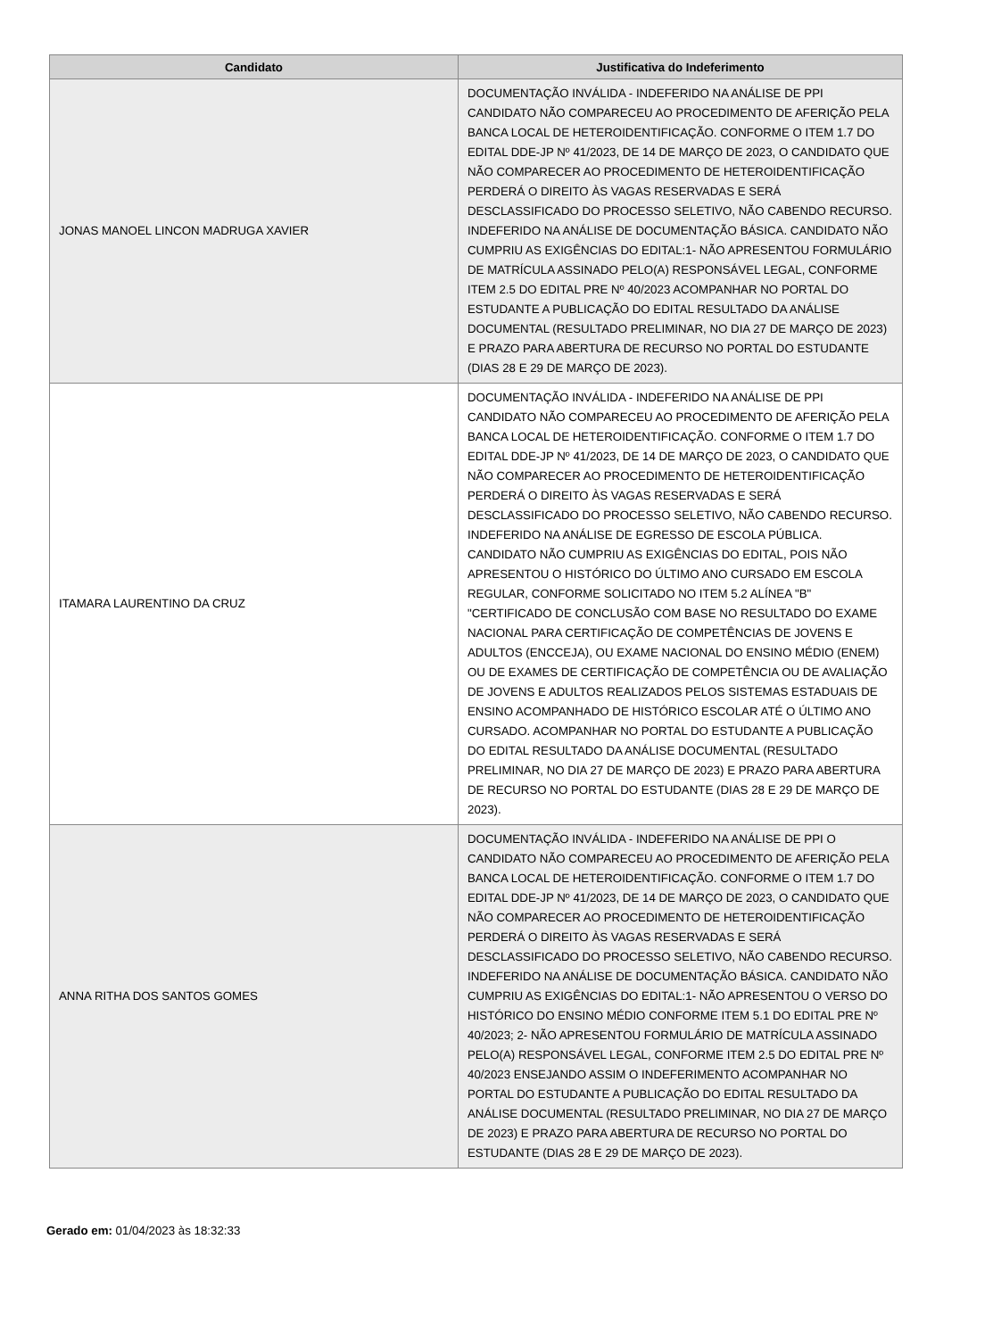| Candidato | Justificativa do Indeferimento |
| --- | --- |
| JONAS MANOEL LINCON MADRUGA XAVIER | DOCUMENTAÇÃO INVÁLIDA - INDEFERIDO NA ANÁLISE DE PPI CANDIDATO NÃO COMPARECEU AO PROCEDIMENTO DE AFERIÇÃO PELA BANCA LOCAL DE HETEROIDENTIFICAÇÃO. CONFORME O ITEM 1.7 DO EDITAL DDE-JP Nº 41/2023, DE 14 DE MARÇO DE 2023, O CANDIDATO QUE NÃO COMPARECER AO PROCEDIMENTO DE HETEROIDENTIFICAÇÃO PERDERÁ O DIREITO ÀS VAGAS RESERVADAS E SERÁ DESCLASSIFICADO DO PROCESSO SELETIVO, NÃO CABENDO RECURSO. INDEFERIDO NA ANÁLISE DE DOCUMENTAÇÃO BÁSICA. CANDIDATO NÃO CUMPRIU AS EXIGÊNCIAS DO EDITAL:1- NÃO APRESENTOU FORMULÁRIO DE MATRÍCULA ASSINADO PELO(A) RESPONSÁVEL LEGAL, CONFORME ITEM 2.5 DO EDITAL PRE Nº 40/2023 ACOMPANHAR NO PORTAL DO ESTUDANTE A PUBLICAÇÃO DO EDITAL RESULTADO DA ANÁLISE DOCUMENTAL (RESULTADO PRELIMINAR, NO DIA 27 DE MARÇO DE 2023) E PRAZO PARA ABERTURA DE RECURSO NO PORTAL DO ESTUDANTE (DIAS 28 E 29 DE MARÇO DE 2023). |
| ITAMARA LAURENTINO DA CRUZ | DOCUMENTAÇÃO INVÁLIDA - INDEFERIDO NA ANÁLISE DE PPI CANDIDATO NÃO COMPARECEU AO PROCEDIMENTO DE AFERIÇÃO PELA BANCA LOCAL DE HETEROIDENTIFICAÇÃO. CONFORME O ITEM 1.7 DO EDITAL DDE-JP Nº 41/2023, DE 14 DE MARÇO DE 2023, O CANDIDATO QUE NÃO COMPARECER AO PROCEDIMENTO DE HETEROIDENTIFICAÇÃO PERDERÁ O DIREITO ÀS VAGAS RESERVADAS E SERÁ DESCLASSIFICADO DO PROCESSO SELETIVO, NÃO CABENDO RECURSO. INDEFERIDO NA ANÁLISE DE EGRESSO DE ESCOLA PÚBLICA. CANDIDATO NÃO CUMPRIU AS EXIGÊNCIAS DO EDITAL, POIS NÃO APRESENTOU O HISTÓRICO DO ÚLTIMO ANO CURSADO EM ESCOLA REGULAR, CONFORME SOLICITADO NO ITEM 5.2 ALÍNEA "B" "CERTIFICADO DE CONCLUSÃO COM BASE NO RESULTADO DO EXAME NACIONAL PARA CERTIFICAÇÃO DE COMPETÊNCIAS DE JOVENS E ADULTOS (ENCCEJA), OU EXAME NACIONAL DO ENSINO MÉDIO (ENEM) OU DE EXAMES DE CERTIFICAÇÃO DE COMPETÊNCIA OU DE AVALIAÇÃO DE JOVENS E ADULTOS REALIZADOS PELOS SISTEMAS ESTADUAIS DE ENSINO ACOMPANHADO DE HISTÓRICO ESCOLAR ATÉ O ÚLTIMO ANO CURSADO. ACOMPANHAR NO PORTAL DO ESTUDANTE A PUBLICAÇÃO DO EDITAL RESULTADO DA ANÁLISE DOCUMENTAL (RESULTADO PRELIMINAR, NO DIA 27 DE MARÇO DE 2023) E PRAZO PARA ABERTURA DE RECURSO NO PORTAL DO ESTUDANTE (DIAS 28 E 29 DE MARÇO DE 2023). |
| ANNA RITHA DOS SANTOS GOMES | DOCUMENTAÇÃO INVÁLIDA - INDEFERIDO NA ANÁLISE DE PPI O CANDIDATO NÃO COMPARECEU AO PROCEDIMENTO DE AFERIÇÃO PELA BANCA LOCAL DE HETEROIDENTIFICAÇÃO. CONFORME O ITEM 1.7 DO EDITAL DDE-JP Nº 41/2023, DE 14 DE MARÇO DE 2023, O CANDIDATO QUE NÃO COMPARECER AO PROCEDIMENTO DE HETEROIDENTIFICAÇÃO PERDERÁ O DIREITO ÀS VAGAS RESERVADAS E SERÁ DESCLASSIFICADO DO PROCESSO SELETIVO, NÃO CABENDO RECURSO. INDEFERIDO NA ANÁLISE DE DOCUMENTAÇÃO BÁSICA. CANDIDATO NÃO CUMPRIU AS EXIGÊNCIAS DO EDITAL:1- NÃO APRESENTOU O VERSO DO HISTÓRICO DO ENSINO MÉDIO CONFORME ITEM 5.1 DO EDITAL PRE Nº 40/2023; 2- NÃO APRESENTOU FORMULÁRIO DE MATRÍCULA ASSINADO PELO(A) RESPONSÁVEL LEGAL, CONFORME ITEM 2.5 DO EDITAL PRE Nº 40/2023 ENSEJANDO ASSIM O INDEFERIMENTO ACOMPANHAR NO PORTAL DO ESTUDANTE A PUBLICAÇÃO DO EDITAL RESULTADO DA ANÁLISE DOCUMENTAL (RESULTADO PRELIMINAR, NO DIA 27 DE MARÇO DE 2023) E PRAZO PARA ABERTURA DE RECURSO NO PORTAL DO ESTUDANTE (DIAS 28 E 29 DE MARÇO DE 2023). |
Gerado em: 01/04/2023 às 18:32:33